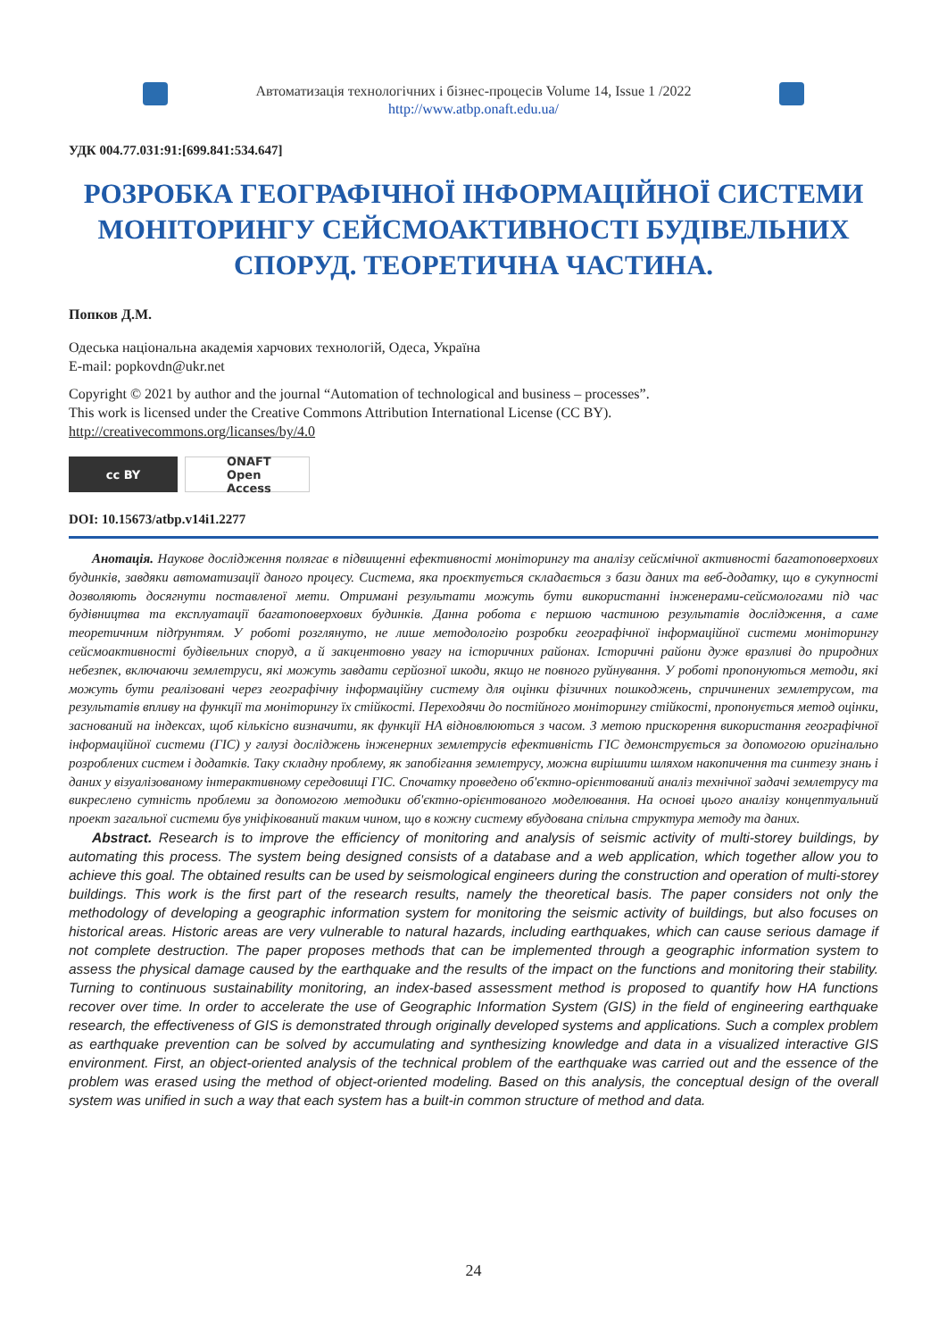Автоматизація технологічних і бізнес-процесів Volume 14, Issue 1 /2022
http://www.atbp.onaft.edu.ua/
УДК 004.77.031:91:[699.841:534.647]
РОЗРОБКА ГЕОГРАФІЧНОЇ ІНФОРМАЦІЙНОЇ СИСТЕМИ МОНІТОРИНГУ СЕЙСМОАКТИВНОСТІ БУДІВЕЛЬНИХ СПОРУД. ТЕОРЕТИЧНА ЧАСТИНА.
Попков Д.М.
Одеська національна академія харчових технологій, Одеса, Україна
E-mail: popkovdn@ukr.net
Copyright © 2021 by author and the journal “Automation of technological and business – processes”.
This work is licensed under the Creative Commons Attribution International License (CC BY).
http://creativecommons.org/licanses/by/4.0
cc BY ONAFT
Open Access
DOI: 10.15673/atbp.v14i1.2277
Анотація. Наукове дослідження полягає в підвищенні ефективності моніторингу та аналізу сейсмічної активності багатоповерхових будинків, завдяки автоматизації даного процесу. Система, яка проєктується складається з бази даних та веб-додатку, що в сукупності дозволяють досягнути поставленої мети. Отримані результати можуть бути використанні інженерами-сейсмологами під час будівництва та експлуатації багатоповерхових будинків. Данна робота є першою частиною результатів дослідження, а саме теоретичним підґрунтям. У роботі розглянуто, не лише методологію розробки географічної інформаційної системи моніторингу сейсмоактивності будівельних споруд, а й закцентовно увагу на історичних районах. Історичні райони дуже вразливі до природних небезпек, включаючи землетруси, які можуть завдати серйозної шкоди, якщо не повного руйнування. У роботі пропонуються методи, які можуть бути реалізовані через географічну інформаційну систему для оцінки фізичних пошкоджень, спричинених землетрусом, та результатів впливу на функції та моніторингу їх стійкості. Переходячи до постійного моніторингу стійкості, пропонується метод оцінки, заснований на індексах, щоб кількісно визначити, як функції HA відновлюються з часом. З метою прискорення використання географічної інформаційної системи (ГІС) у галузі досліджень інженерних землетрусів ефективність ГІС демонструється за допомогою оригінально розроблених систем і додатків. Таку складну проблему, як запобігання землетрусу, можна вирішити шляхом накопичення та синтезу знань і даних у візуалізованому інтерактивному середовищі ГІС. Спочатку проведено об'єктно-орієнтований аналіз технічної задачі землетрусу та викреслено сутність проблеми за допомогою методики об'єктно-орієнтованого моделювання. На основі цього аналізу концептуальний проект загальної системи був уніфікований таким чином, що в кожну систему вбудована спільна структура методу та даних.
Abstract. Research is to improve the efficiency of monitoring and analysis of seismic activity of multi-storey buildings, by automating this process. The system being designed consists of a database and a web application, which together allow you to achieve this goal. The obtained results can be used by seismological engineers during the construction and operation of multi-storey buildings. This work is the first part of the research results, namely the theoretical basis. The paper considers not only the methodology of developing a geographic information system for monitoring the seismic activity of buildings, but also focuses on historical areas. Historic areas are very vulnerable to natural hazards, including earthquakes, which can cause serious damage if not complete destruction. The paper proposes methods that can be implemented through a geographic information system to assess the physical damage caused by the earthquake and the results of the impact on the functions and monitoring their stability. Turning to continuous sustainability monitoring, an index-based assessment method is proposed to quantify how HA functions recover over time. In order to accelerate the use of Geographic Information System (GIS) in the field of engineering earthquake research, the effectiveness of GIS is demonstrated through originally developed systems and applications. Such a complex problem as earthquake prevention can be solved by accumulating and synthesizing knowledge and data in a visualized interactive GIS environment. First, an object-oriented analysis of the technical problem of the earthquake was carried out and the essence of the problem was erased using the method of object-oriented modeling. Based on this analysis, the conceptual design of the overall system was unified in such a way that each system has a built-in common structure of method and data.
24